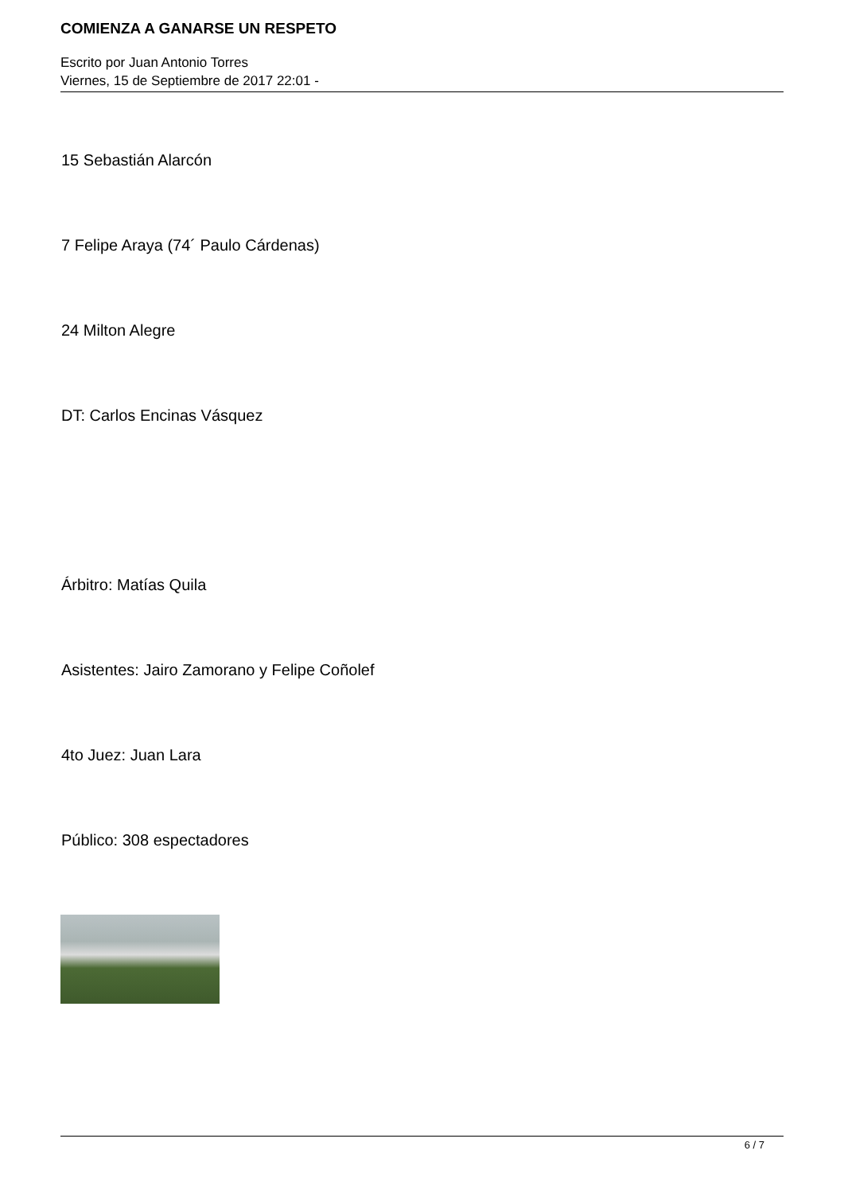COMIENZA A GANARSE UN RESPETO
Escrito por Juan Antonio Torres
Viernes, 15 de Septiembre de 2017 22:01 -
15 Sebastián Alarcón
7 Felipe Araya (74´ Paulo Cárdenas)
24 Milton Alegre
DT: Carlos Encinas Vásquez
Árbitro: Matías Quila
Asistentes: Jairo Zamorano y Felipe Coñolef
4to Juez: Juan Lara
Público: 308 espectadores
6 / 7